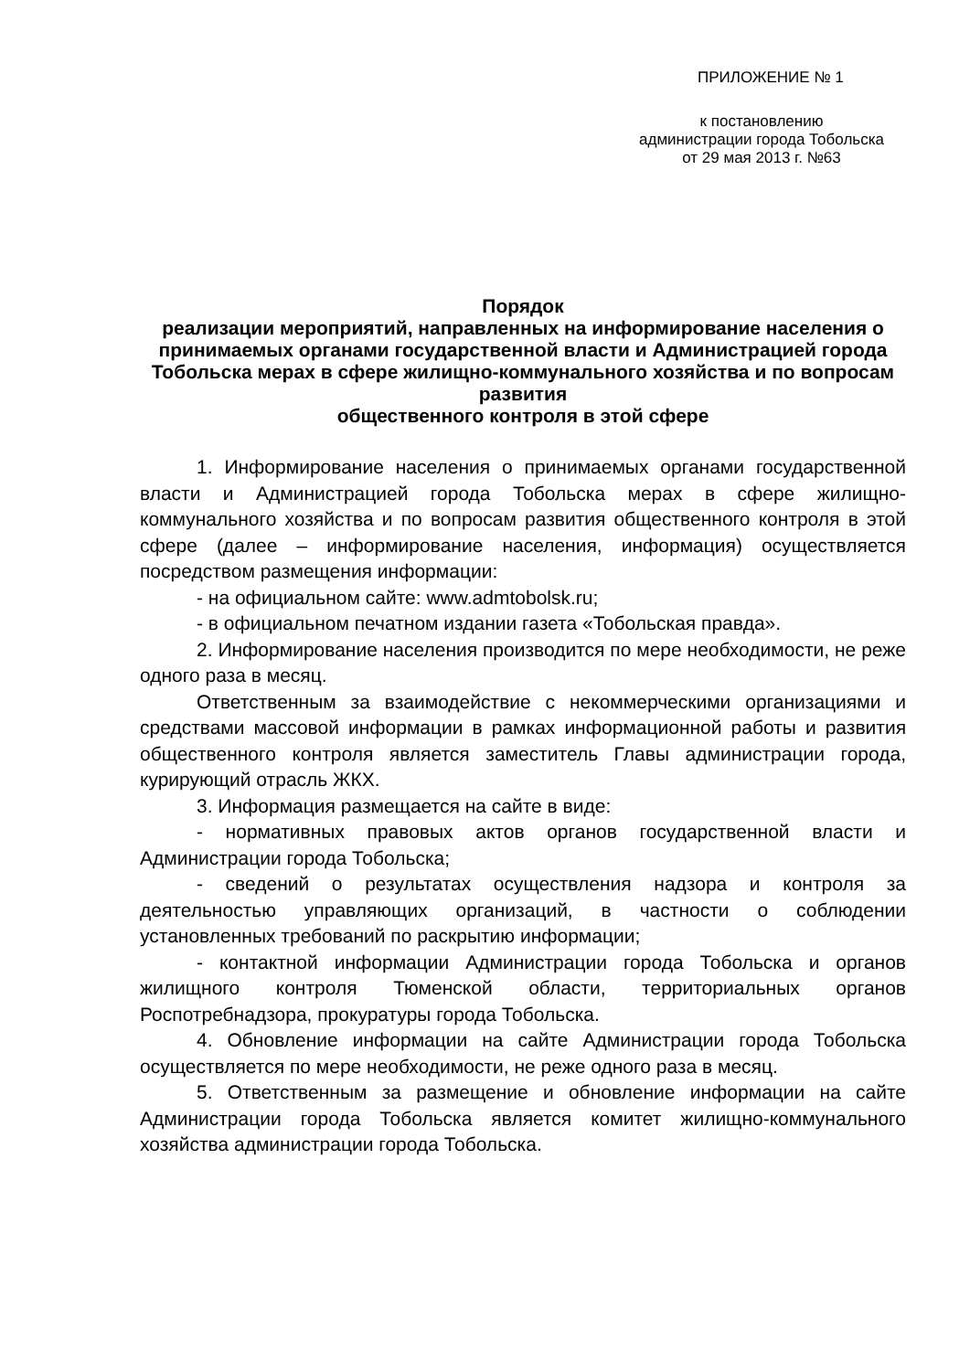ПРИЛОЖЕНИЕ № 1
к постановлению
администрации города Тобольска
от 29 мая 2013 г. №63
Порядок
реализации мероприятий, направленных на информирование населения о принимаемых органами государственной власти и Администрацией города Тобольска мерах в сфере жилищно-коммунального хозяйства и по вопросам развития
общественного контроля в этой сфере
1. Информирование населения о принимаемых органами государственной власти и Администрацией города Тобольска мерах в сфере жилищно-коммунального хозяйства и по вопросам развития общественного контроля в этой сфере (далее – информирование населения, информация) осуществляется посредством размещения информации:
- на официальном сайте: www.admtobolsk.ru;
- в официальном печатном издании газета «Тобольская правда».
2. Информирование населения производится по мере необходимости, не реже одного раза в месяц.
Ответственным за взаимодействие с некоммерческими организациями и средствами массовой информации в рамках информационной работы и развития общественного контроля является заместитель Главы администрации города, курирующий отрасль ЖКХ.
3. Информация размещается на сайте в виде:
- нормативных правовых актов органов государственной власти и Администрации города Тобольска;
- сведений о результатах осуществления надзора и контроля за деятельностью управляющих организаций, в частности о соблюдении установленных требований по раскрытию информации;
- контактной информации Администрации города Тобольска и органов жилищного контроля Тюменской области, территориальных органов Роспотребнадзора, прокуратуры города Тобольска.
4. Обновление информации на сайте Администрации города Тобольска осуществляется по мере необходимости, не реже одного раза в месяц.
5. Ответственным за размещение и обновление информации на сайте Администрации города Тобольска является комитет жилищно-коммунального хозяйства администрации города Тобольска.